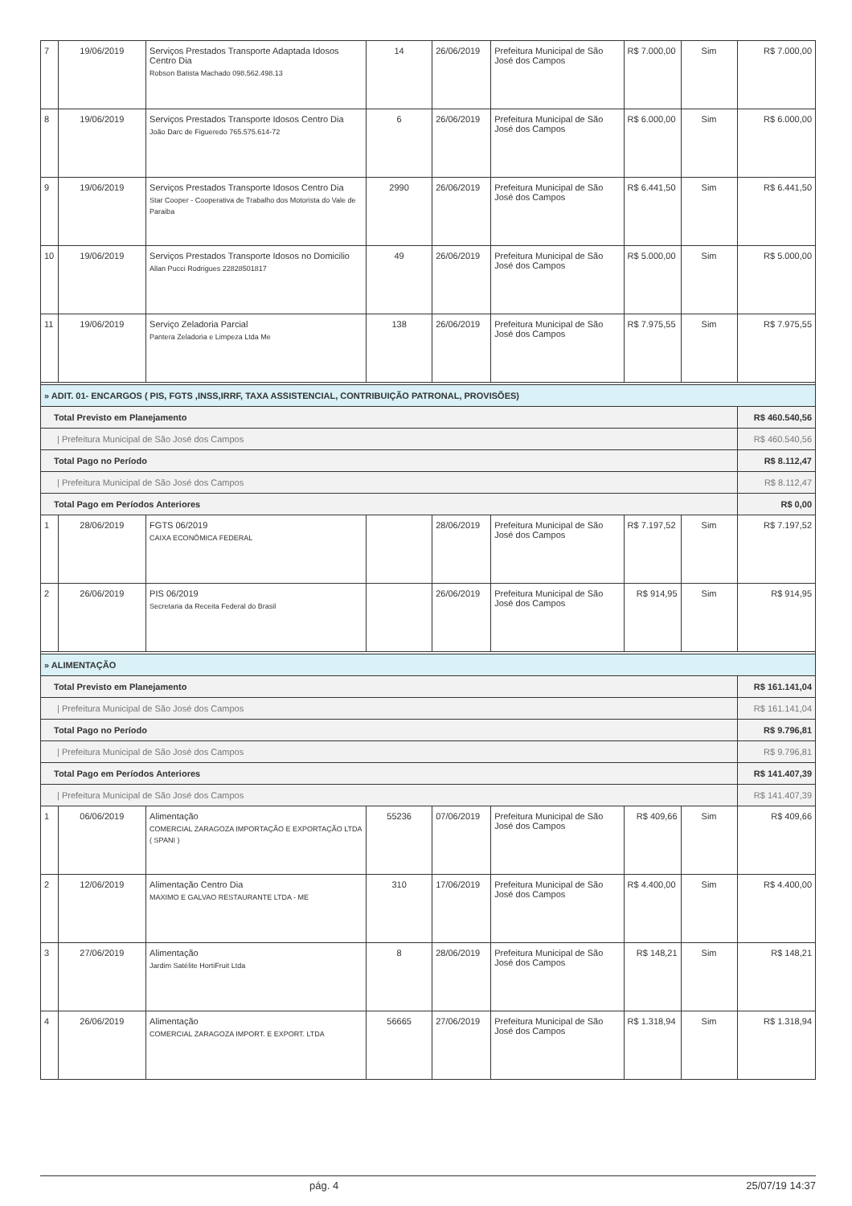| 7 | 19/06/2019 | Serviços Prestados Transporte Adaptada Idosos Centro Dia Robson Batista Machado 098.562.498.13 | 14 | 26/06/2019 | Prefeitura Municipal de São José dos Campos | R$ 7.000,00 | Sim | R$ 7.000,00 |
| 8 | 19/06/2019 | Serviços Prestados Transporte Idosos Centro Dia João Darc de Figueredo 765.575.614-72 | 6 | 26/06/2019 | Prefeitura Municipal de São José dos Campos | R$ 6.000,00 | Sim | R$ 6.000,00 |
| 9 | 19/06/2019 | Serviços Prestados Transporte Idosos Centro Dia Star Cooper - Cooperativa de Trabalho dos Motorista do Vale de Paraiba | 2990 | 26/06/2019 | Prefeitura Municipal de São José dos Campos | R$ 6.441,50 | Sim | R$ 6.441,50 |
| 10 | 19/06/2019 | Serviços Prestados Transporte Idosos no Domicilio Allan Pucci Rodrigues 22828501817 | 49 | 26/06/2019 | Prefeitura Municipal de São José dos Campos | R$ 5.000,00 | Sim | R$ 5.000,00 |
| 11 | 19/06/2019 | Serviço Zeladoria Parcial Pantera Zeladoria e Limpeza Ltda Me | 138 | 26/06/2019 | Prefeitura Municipal de São José dos Campos | R$ 7.975,55 | Sim | R$ 7.975,55 |
| » ADIT. 01- ENCARGOS ( PIS, FGTS ,INSS,IRRF, TAXA ASSISTENCIAL, CONTRIBUIÇÃO PATRONAL, PROVISÕES) | | | | | | | | |
| Total Previsto em Planejamento | | | | | | | | R$ 460.540,56 |
| / Prefeitura Municipal de São José dos Campos | | | | | | | | R$ 460.540,56 |
| Total Pago no Período | | | | | | | | R$ 8.112,47 |
| / Prefeitura Municipal de São José dos Campos | | | | | | | | R$ 8.112,47 |
| Total Pago em Períodos Anteriores | | | | | | | | R$ 0,00 |
| 1 | 28/06/2019 | FGTS 06/2019 CAIXA ECONÔMICA FEDERAL | | 28/06/2019 | Prefeitura Municipal de São José dos Campos | R$ 7.197,52 | Sim | R$ 7.197,52 |
| 2 | 26/06/2019 | PIS 06/2019 Secretaria da Receita Federal do Brasil | | 26/06/2019 | Prefeitura Municipal de São José dos Campos | R$ 914,95 | Sim | R$ 914,95 |
| » ALIMENTAÇÃO | | | | | | | | |
| Total Previsto em Planejamento | | | | | | | | R$ 161.141,04 |
| / Prefeitura Municipal de São José dos Campos | | | | | | | | R$ 161.141,04 |
| Total Pago no Período | | | | | | | | R$ 9.796,81 |
| / Prefeitura Municipal de São José dos Campos | | | | | | | | R$ 9.796,81 |
| Total Pago em Períodos Anteriores | | | | | | | | R$ 141.407,39 |
| / Prefeitura Municipal de São José dos Campos | | | | | | | | R$ 141.407,39 |
| 1 | 06/06/2019 | Alimentação COMERCIAL ZARAGOZA IMPORTAÇÃO E EXPORTAÇÃO LTDA ( SPANI ) | 55236 | 07/06/2019 | Prefeitura Municipal de São José dos Campos | R$ 409,66 | Sim | R$ 409,66 |
| 2 | 12/06/2019 | Alimentação Centro Dia MAXIMO E GALVAO RESTAURANTE LTDA - ME | 310 | 17/06/2019 | Prefeitura Municipal de São José dos Campos | R$ 4.400,00 | Sim | R$ 4.400,00 |
| 3 | 27/06/2019 | Alimentação Jardim Satélite HortiFruit Ltda | 8 | 28/06/2019 | Prefeitura Municipal de São José dos Campos | R$ 148,21 | Sim | R$ 148,21 |
| 4 | 26/06/2019 | Alimentação COMERCIAL ZARAGOZA IMPORT. E EXPORT. LTDA | 56665 | 27/06/2019 | Prefeitura Municipal de São José dos Campos | R$ 1.318,94 | Sim | R$ 1.318,94 |
pág. 4 25/07/19 14:37